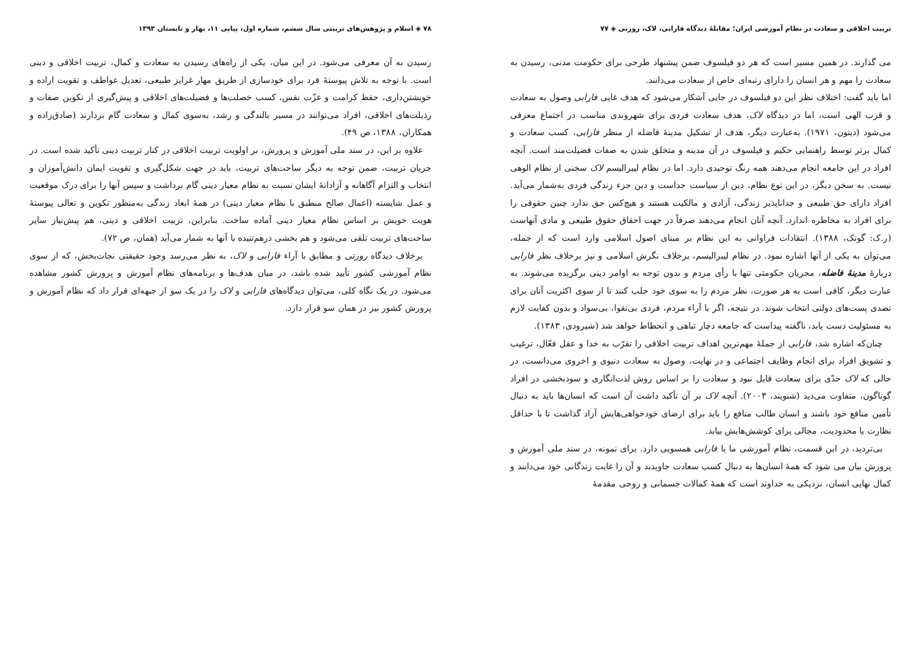۷۸ ◈ اسلام و پژوهش‌های تربیتی سال ششم، شماره اول، پیاپی ۱۱، بهار و تابستان ۱۳۹۳
رسیدن به آن معرفی می‌شود. در این میان، یکی از راه‌های رسیدن به سعادت و کمال، تربیت اخلاقی و دینی است. با توجه به تلاش پیوستهٔ فرد برای خودسازی از طریق مهار غرایز طبیعی، تعدیل عواطف و تقویت اراده و خویشتن‌داری، حفظ کرامت و عزّت نفس، کسب خصلت‌ها و فضیلت‌های اخلاقی و پیش‌گیری از تکوین صفات و رذیلت‌های اخلاقی، افراد می‌توانند در مسیر بالندگی و رشد، به‌سوی کمال و سعادت گام بردارند (صادق‌زاده و همکاران، ۱۳۸۸، ص ۴۹).
علاوه بر این، در سند ملی آموزش و پرورش، بر اولویت تربیت اخلاقی در کنار تربیت دینی تأکید شده است. در جریان تربیت، ضمن توجه به دیگر ساحت‌های تربیت، باید در جهت شکل‌گیری و تقویت ایمان دانش‌آموزان و انتخاب و التزام آگاهانه و آزادانهٔ ایشان نسبت به نظام معیار دینی گام برداشت و سپس آنها را برای درک موقعیت و عمل شایسته (اعمال صالح منطبق با نظام معیار دینی) در همهٔ ابعاد زندگی به‌منظور تکوین و تعالی پیوستهٔ هویت خویش بر اساس نظام معیار دینی آماده ساخت. بنابراین، تربیت اخلاقی و دینی، هم پیش‌نیاز سایر ساحت‌های تربیت تلقی می‌شود و هم بخشی درهم‌تنیده با آنها به شمار می‌آید (همان، ص ۷۲).
برخلاف دیدگاه رورتی و مطابق با آراء فارابی و لاک، به نظر می‌رسد وجود حقیقتی نجات‌بخش، که از سوی نظام آموزشی کشور تأیید شده باشد، در میان هدف‌ها و برنامه‌های نظام آموزش و پرورش کشور مشاهده می‌شود. در یک نگاه کلی، می‌توان دیدگاه‌های فارابی و لاک را در یک سو از جبهه‌ای قرار داد که نظام آموزش و پرورش کشور نیز در همان سو قرار دارد.
تربیت اخلاقی و سعادت در نظام آموزشی ایران؛ مقابلهٔ دیدگاه فارابی، لاک، رورتی ◈ ۷۷
می گذارند. در همین مسیر است که هر دو فیلسوف ضمن پیشنهاد طرحی برای حکومت مدنی، رسیدن به سعادت را مهم و هر انسان را دارای رتبه‌ای خاص از سعادت می‌دانند.
اما باید گفت: اختلاف نظر این دو فیلسوف در جایی آشکار می‌شود که هدف غایی فارابی وصول به سعادت و قرب الهی است، اما در دیدگاه لاک، هدف سعادت فردی برای شهروندی مناسب در اجتماع معرفی می‌شود (دیتون، ۱۹۷۱). به‌عبارت دیگر، هدف از تشکیل مدینهٔ فاضله از منظر فارابی، کسب سعادت و کمال برتر توسط راهنمایی حکیم و فیلسوف در آن مدینه و متخلق شدن به صفات فضیلت‌مند است. آنچه افراد در این جامعه انجام می‌دهند همه رنگ توحیدی دارد. اما در نظام لیبرالیسم لاک سخنی از نظام الوهی نیست. به سخن دیگر، در این نوع نظام، دین از سیاست جداست و دین جزء زندگی فردی به‌شمار می‌آید. افراد دارای حق طبیعی و جداناپذیر زندگی، آزادی و مالکیت هستند و هیچ‌کس حق ندارد چنین حقوقی را برای افراد به مخاطره اندازد. آنچه آنان انجام می‌دهند صرفاً در جهت احقاق حقوق طبیعی و مادی آنهاست (ر.ک: گوتک، ۱۳۸۸). انتقادات فراوانی به این نظام بر مبنای اصول اسلامی وارد است که از جمله، می‌توان به یکی از آنها اشاره نمود. در نظام لیبرالیسم، برخلاف نگرش اسلامی و نیز برخلاف نظر فارابی دربارهٔ مدینهٔ فاضله، مجریان حکومتی تنها با رأی مردم و بدون توجه به اوامر دینی برگزیده می‌شوند. به عبارت دیگر، کافی است به هر صورت، نظر مردم را به سوی خود جلب کنند تا از سوی اکثریت آنان برای تصدی پست‌های دولتی انتخاب شوند. در نتیجه، اگر با آراء مردم، فردی بی‌تقوا، بی‌سواد و بدون کفایت لازم به مسئولیت دست یابد، ناگفته پیداست که جامعه دچار تباهی و انحطاط خواهد شد (شیرودی، ۱۳۸۳).
چنان‌که اشاره شد، فارابی از جملهٔ مهم‌ترین اهداف تربیت اخلاقی را تقرّب به خدا و عقل فعّال، ترغیب و تشویق افراد برای انجام وظایف اجتماعی و در نهایت، وصول به سعادت دنیوی و اخروی می‌دانست، در حالی که لاک حدّی برای سعادت قایل نبود و سعادت را بر اساس روش لذت‌انگاری و سودبخشی در افراد گوناگون، متفاوت می‌دید (شنویند، ۲۰۰۳). آنچه لاک بر آن تأکید داشت آن است که انسان‌ها باید به دنبال تأمین منافع خود باشند و انسان طالب منافع را باید برای ارضای خودخواهی‌هایش آزاد گذاشت تا با حداقل نظارت یا محدودیت، مجالی برای کوشش‌هایش بیابد.
بی‌تردید، در این قسمت، نظام آموزشی ما با فارابی همسویی دارد. برای نمونه، در سند ملی آموزش و پرورش بیان می شود که همهٔ انسان‌ها به دنبال کسب سعادت جاویدند و آن را غایت زندگانی خود می‌دانند و کمال نهایی انسان، نزدیکی به خداوند است که همهٔ کمالات جسمانی و روحی مقدمهٔ